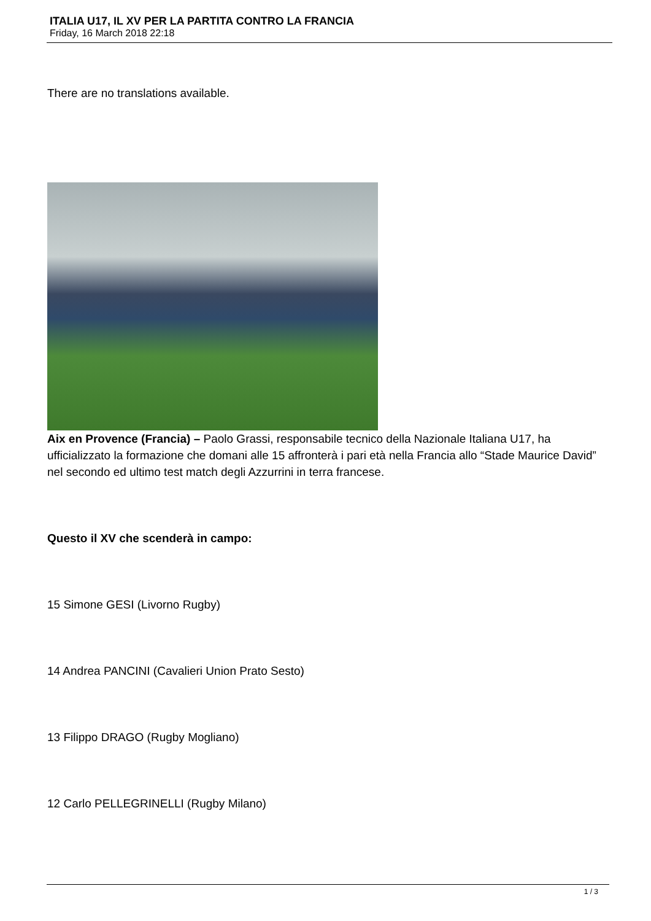ITALIA U17, IL XV PER LA PARTITA CONTRO LA FRANCIA
Friday, 16 March 2018 22:18
There are no translations available.
Aix en Provence (Francia) – Paolo Grassi, responsabile tecnico della Nazionale Italiana U17, ha ufficializzato la formazione che domani alle 15 affronterà i pari età nella Francia allo “Stade Maurice David” nel secondo ed ultimo test match degli Azzurrini in terra francese.
Questo il XV che scenderà in campo:
15 Simone GESI (Livorno Rugby)
14 Andrea PANCINI (Cavalieri Union Prato Sesto)
13 Filippo DRAGO (Rugby Mogliano)
12 Carlo PELLEGRINELLI (Rugby Milano)
1 / 3